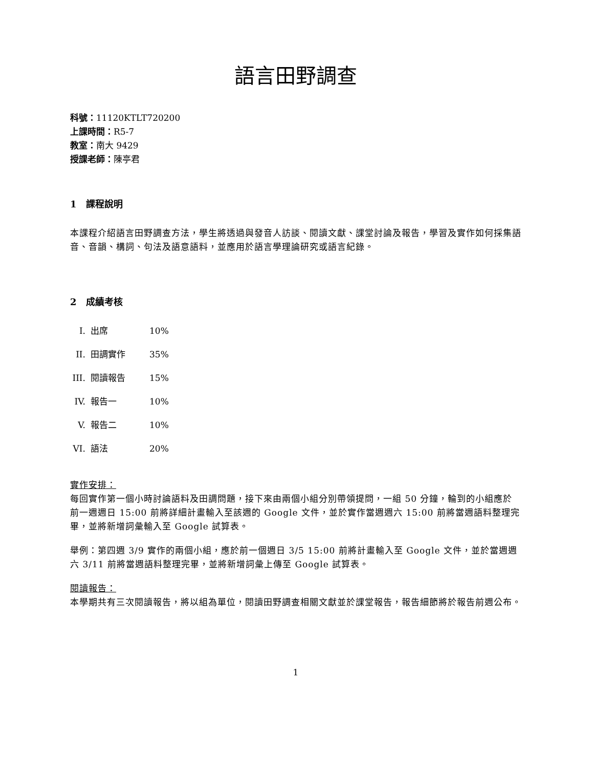語言田野調查
科號：11120KTLT720200
上課時間：R5-7
教室：南大 9429
授課老師：陳亭君
1 課程說明
本課程介紹語言田野調查方法，學生將透過與發音人訪談、閱讀文獻、課堂討論及報告，學習及實作如何採集語音、音韻、構詞、句法及語意語料，並應用於語言學理論研究或語言紀錄。
2 成績考核
I. 出席 10%
II. 田調實作 35%
III. 閱讀報告 15%
IV. 報告一 10%
V. 報告二 10%
VI. 語法 20%
實作安排：
每回實作第一個小時討論語料及田調問題，接下來由兩個小組分別帶領提問，一組 50 分鐘，輪到的小組應於前一週週日 15:00 前將詳細計畫輸入至該週的 Google 文件，並於實作當週週六 15:00 前將當週語料整理完畢，並將新增詞彙輸入至 Google 試算表。
舉例：第四週 3/9 實作的兩個小組，應於前一個週日 3/5 15:00 前將計畫輸入至 Google 文件，並於當週週六 3/11 前將當週語料整理完畢，並將新增詞彙上傳至 Google 試算表。
閱讀報告：
本學期共有三次閱讀報告，將以組為單位，閱讀田野調查相關文獻並於課堂報告，報告細節將於報告前週公布。
1